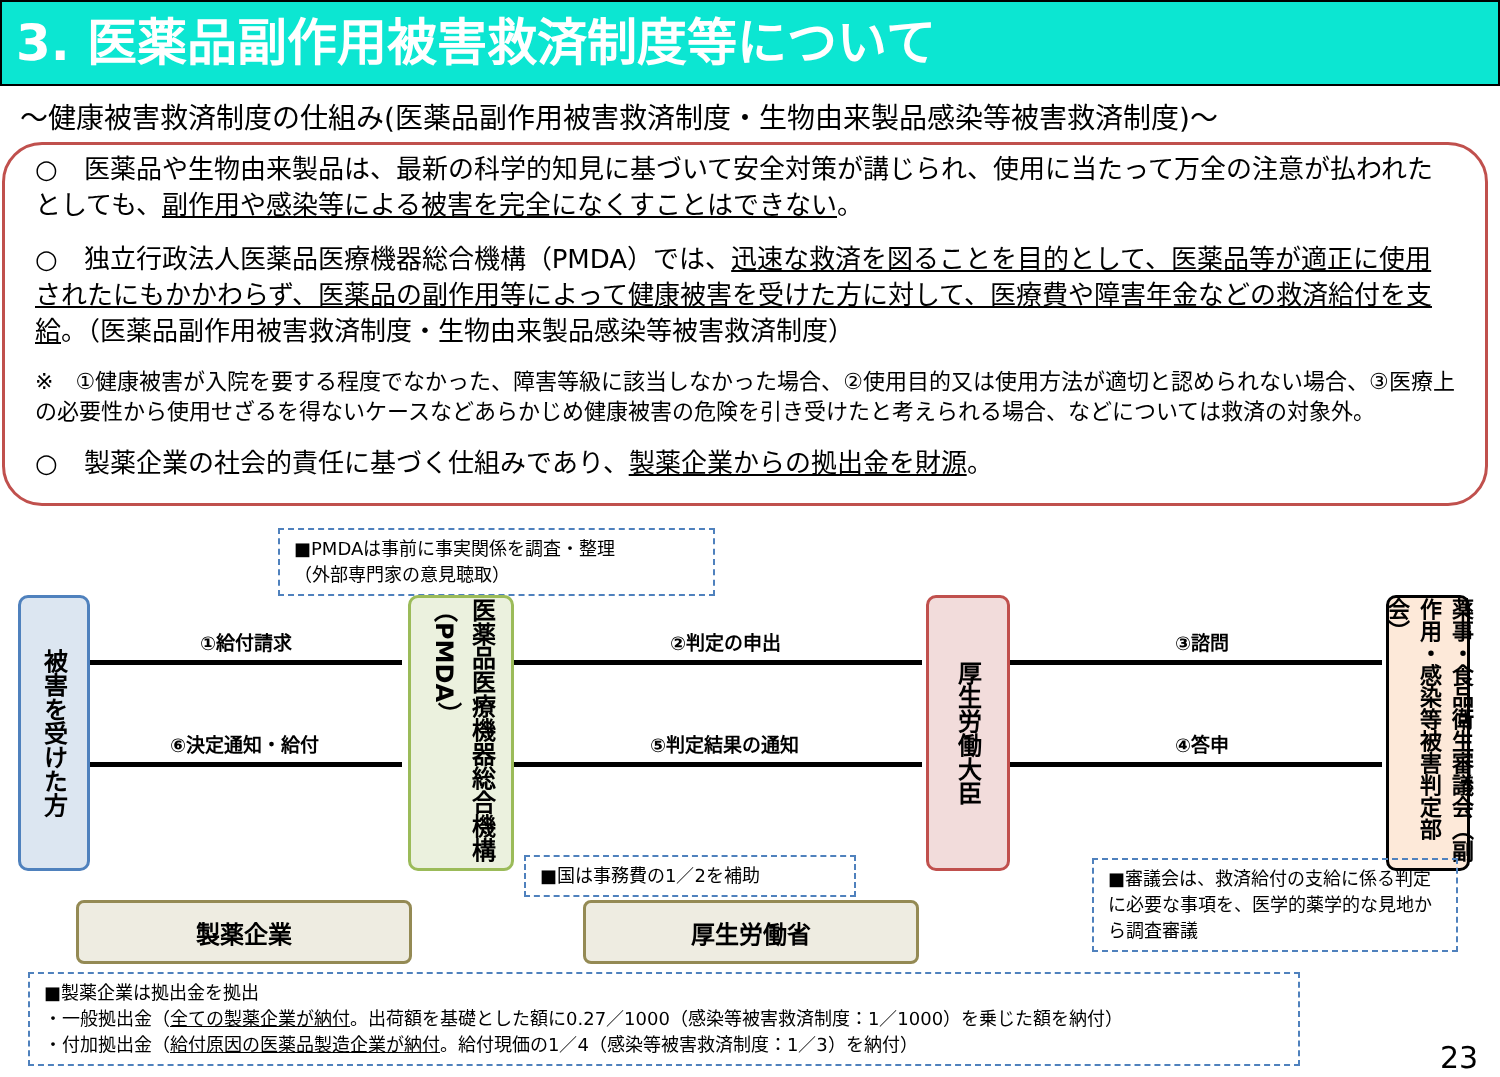3. 医薬品副作用被害救済制度等について
～健康被害救済制度の仕組み(医薬品副作用被害救済制度・生物由来製品感染等被害救済制度)～
○　医薬品や生物由来製品は、最新の科学的知見に基づいて安全対策が講じられ、使用に当たって万全の注意が払われたとしても、副作用や感染等による被害を完全になくすことはできない。
○　独立行政法人医薬品医療機器総合機構（PMDA）では、迅速な救済を図ることを目的として、医薬品等が適正に使用されたにもかかわらず、医薬品の副作用等によって健康被害を受けた方に対して、医療費や障害年金などの救済給付を支給。（医薬品副作用被害救済制度・生物由来製品感染等被害救済制度）
※　①健康被害が入院を要する程度でなかった、障害等級に該当しなかった場合、②使用目的又は使用方法が適切と認められない場合、③医療上の必要性から使用せざるを得ないケースなどあらかじめ健康被害の危険を引き受けたと考えられる場合、などについては救済の対象外。
○　製薬企業の社会的責任に基づく仕組みであり、製薬企業からの拠出金を財源。
■PMDAは事前に事実関係を調査・整理
（外部専門家の意見聴取）
被害を受けた方
医薬品医療機器総合機構（PMDA）
厚生労働大臣
薬事・食品衛生審議会（副作用・感染等被害判定部会）
①給付請求 ②判定の申出 ③諮問
⑥決定通知・給付 ⑤判定結果の通知 ④答申
■国は事務費の1／2を補助
■審議会は、救済給付の支給に係る判定に必要な事項を、医学的薬学的な見地から調査審議
製薬企業 厚生労働省
■製薬企業は拠出金を拠出
・一般拠出金（全ての製薬企業が納付。出荷額を基礎とした額に0.27／1000（感染等被害救済制度：1／1000）を乗じた額を納付）
・付加拠出金（給付原因の医薬品製造企業が納付。給付現価の1／4（感染等被害救済制度：1／3）を納付）
23